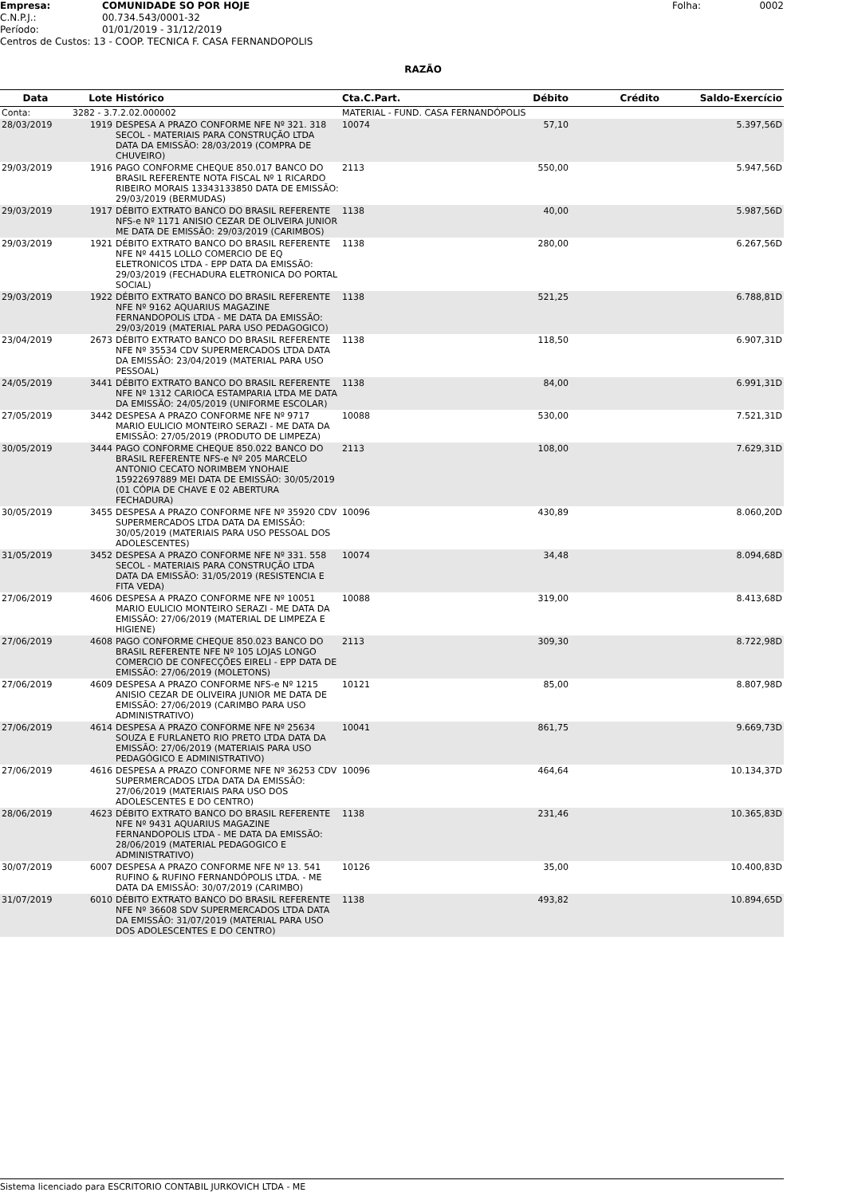| Empresa: | COMUNIDADE SO POR HOJE | Folha: | 0002 |
| C.N.P.J.: | 00.734.543/0001-32 | | |
| Período: | 01/01/2019 - 31/12/2019 | | |
| Centros de Custos: 13 - COOP. TECNICA F. CASA FERNANDOPOLIS | | | |
RAZÃO
| Data | Lote | Histórico | Cta.C.Part. | Débito | Crédito | Saldo-Exercício |
| --- | --- | --- | --- | --- | --- | --- |
| Conta: | 3282 - 3.7.2.02.000002 | | MATERIAL - FUND. CASA FERNANDÓPOLIS | | | |
| 28/03/2019 | 1919 | DESPESA A PRAZO CONFORME NFE Nº 321. 318 SECOL - MATERIAIS PARA CONSTRUÇÃO LTDA DATA DA EMISSÃO: 28/03/2019 (COMPRA DE CHUVEIRO) | 10074 | 57,10 | | 5.397,56D |
| 29/03/2019 | 1916 | PAGO CONFORME CHEQUE 850.017 BANCO DO BRASIL REFERENTE NOTA FISCAL Nº 1 RICARDO RIBEIRO MORAIS 13343133850 DATA DE EMISSÃO: 29/03/2019 (BERMUDAS) | 2113 | 550,00 | | 5.947,56D |
| 29/03/2019 | 1917 | DÉBITO EXTRATO BANCO DO BRASIL REFERENTE NFS-e Nº 1171 ANISIO CEZAR DE OLIVEIRA JUNIOR ME DATA DE EMISSÃO: 29/03/2019 (CARIMBOS) | 1138 | 40,00 | | 5.987,56D |
| 29/03/2019 | 1921 | DÉBITO EXTRATO BANCO DO BRASIL REFERENTE NFE Nº 4415 LOLLO COMERCIO DE EQ ELETRONICOS LTDA - EPP DATA DA EMISSÃO: 29/03/2019 (FECHADURA ELETRONICA DO PORTAL SOCIAL) | 1138 | 280,00 | | 6.267,56D |
| 29/03/2019 | 1922 | DÉBITO EXTRATO BANCO DO BRASIL REFERENTE NFE Nº 9162 AQUARIUS MAGAZINE FERNANDOPOLIS LTDA - ME DATA DA EMISSÃO: 29/03/2019 (MATERIAL PARA USO PEDAGOGICO) | 1138 | 521,25 | | 6.788,81D |
| 23/04/2019 | 2673 | DÉBITO EXTRATO BANCO DO BRASIL REFERENTE NFE Nº 35534 CDV SUPERMERCADOS LTDA DATA DA EMISSÃO: 23/04/2019 (MATERIAL PARA USO PESSOAL) | 1138 | 118,50 | | 6.907,31D |
| 24/05/2019 | 3441 | DÉBITO EXTRATO BANCO DO BRASIL REFERENTE NFE Nº 1312 CARIOCA ESTAMPARIA LTDA ME DATA DA EMISSÃO: 24/05/2019 (UNIFORME ESCOLAR) | 1138 | 84,00 | | 6.991,31D |
| 27/05/2019 | 3442 | DESPESA A PRAZO CONFORME NFE Nº 9717 MARIO EULICIO MONTEIRO SERAZI - ME DATA DA EMISSÃO: 27/05/2019 (PRODUTO DE LIMPEZA) | 10088 | 530,00 | | 7.521,31D |
| 30/05/2019 | 3444 | PAGO CONFORME CHEQUE 850.022 BANCO DO BRASIL REFERENTE NFS-e Nº 205 MARCELO ANTONIO CECATO NORIMBEM YNOHAIE 15922697889 MEI DATA DE EMISSÃO: 30/05/2019 (01 CÓPIA DE CHAVE E 02 ABERTURA FECHADURA) | 2113 | 108,00 | | 7.629,31D |
| 30/05/2019 | 3455 | DESPESA A PRAZO CONFORME NFE Nº 35920 CDV SUPERMERCADOS LTDA DATA DA EMISSÃO: 30/05/2019 (MATERIAIS PARA USO PESSOAL DOS ADOLESCENTES) | 10096 | 430,89 | | 8.060,20D |
| 31/05/2019 | 3452 | DESPESA A PRAZO CONFORME NFE Nº 331. 558 SECOL - MATERIAIS PARA CONSTRUÇÃO LTDA DATA DA EMISSÃO: 31/05/2019 (RESISTENCIA E FITA VEDA) | 10074 | 34,48 | | 8.094,68D |
| 27/06/2019 | 4606 | DESPESA A PRAZO CONFORME NFE Nº 10051 MARIO EULICIO MONTEIRO SERAZI - ME DATA DA EMISSÃO: 27/06/2019 (MATERIAL DE LIMPEZA E HIGIENE) | 10088 | 319,00 | | 8.413,68D |
| 27/06/2019 | 4608 | PAGO CONFORME CHEQUE 850.023 BANCO DO BRASIL REFERENTE NFE Nº 105 LOJAS LONGO COMERCIO DE CONFECÇÕES EIRELI - EPP DATA DE EMISSÃO: 27/06/2019 (MOLETONS) | 2113 | 309,30 | | 8.722,98D |
| 27/06/2019 | 4609 | DESPESA A PRAZO CONFORME NFS-e Nº 1215 ANISIO CEZAR DE OLIVEIRA JUNIOR ME DATA DE EMISSÃO: 27/06/2019 (CARIMBO PARA USO ADMINISTRATIVO) | 10121 | 85,00 | | 8.807,98D |
| 27/06/2019 | 4614 | DESPESA A PRAZO CONFORME NFE Nº 25634 SOUZA E FURLANETO RIO PRETO LTDA DATA DA EMISSÃO: 27/06/2019 (MATERIAIS PARA USO PEDAGÓGICO E ADMINISTRATIVO) | 10041 | 861,75 | | 9.669,73D |
| 27/06/2019 | 4616 | DESPESA A PRAZO CONFORME NFE Nº 36253 CDV SUPERMERCADOS LTDA DATA DA EMISSÃO: 27/06/2019 (MATERIAIS PARA USO DOS ADOLESCENTES E DO CENTRO) | 10096 | 464,64 | | 10.134,37D |
| 28/06/2019 | 4623 | DÉBITO EXTRATO BANCO DO BRASIL REFERENTE NFE Nº 9431 AQUARIUS MAGAZINE FERNANDOPOLIS LTDA - ME DATA DA EMISSÃO: 28/06/2019 (MATERIAL PEDAGOGICO E ADMINISTRATIVO) | 1138 | 231,46 | | 10.365,83D |
| 30/07/2019 | 6007 | DESPESA A PRAZO CONFORME NFE Nº 13. 541 RUFINO & RUFINO FERNANDÓPOLIS LTDA. - ME DATA DA EMISSÃO: 30/07/2019 (CARIMBO) | 10126 | 35,00 | | 10.400,83D |
| 31/07/2019 | 6010 | DÉBITO EXTRATO BANCO DO BRASIL REFERENTE NFE Nº 36608 SDV SUPERMERCADOS LTDA DATA DA EMISSÃO: 31/07/2019 (MATERIAL PARA USO DOS ADOLESCENTES E DO CENTRO) | 1138 | 493,82 | | 10.894,65D |
Sistema licenciado para ESCRITORIO CONTABIL JURKOVICH LTDA - ME